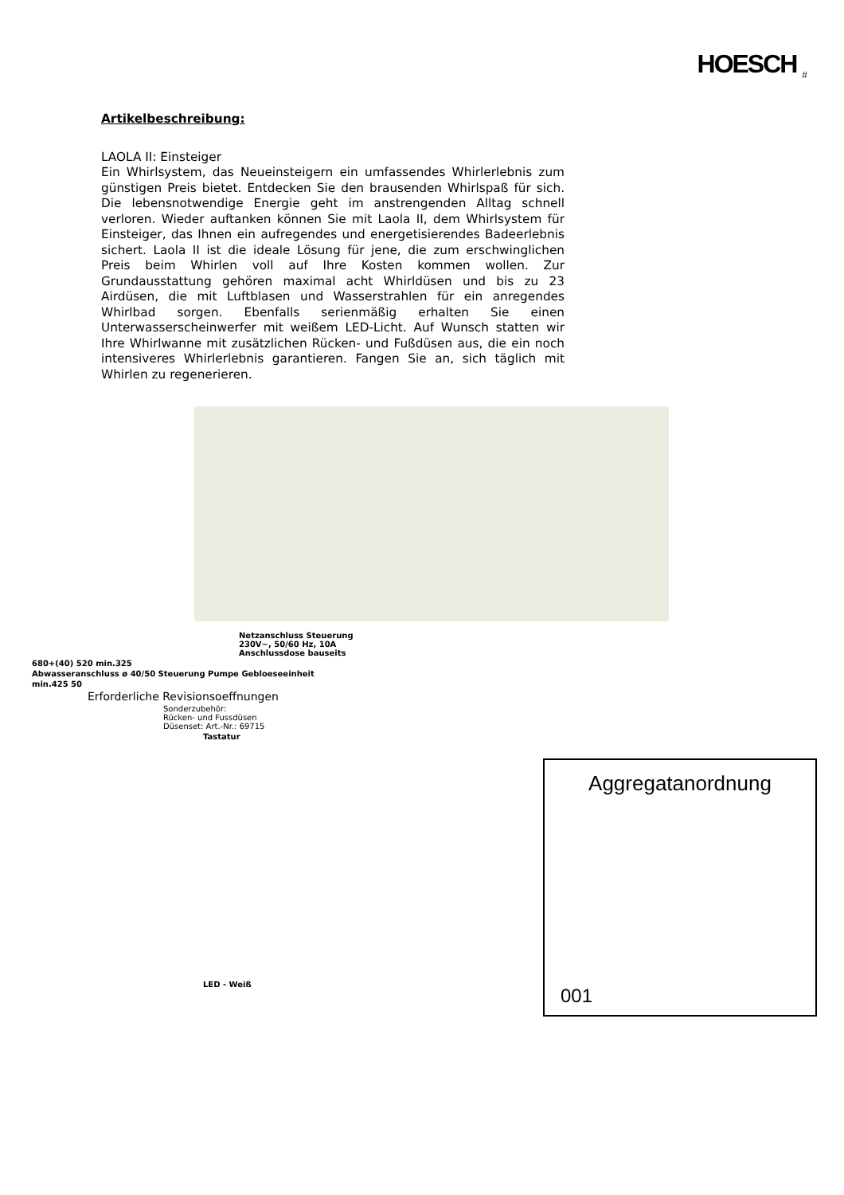HOESCH <sub>#</sub>
Artikelbeschreibung:
LAOLA II: Einsteiger
Ein Whirlsystem, das Neueinsteigern ein umfassendes Whirlerlebnis zum günstigen Preis bietet. Entdecken Sie den brausenden Whirlspaß für sich. Die lebensnotwendige Energie geht im anstrengenden Alltag schnell verloren. Wieder auftanken können Sie mit Laola II, dem Whirlsystem für Einsteiger, das Ihnen ein aufregendes und energetisierendes Badeerlebnis sichert. Laola II ist die ideale Lösung für jene, die zum erschwinglichen Preis beim Whirlen voll auf Ihre Kosten kommen wollen. Zur Grundausstattung gehören maximal acht Whirldüsen und bis zu 23 Airdüsen, die mit Luftblasen und Wasserstrahlen für ein anregendes Whirlbad sorgen. Ebenfalls serienmäßig erhalten Sie einen Unterwasserscheinwerfer mit weißem LED-Licht. Auf Wunsch statten wir Ihre Whirlwanne mit zusätzlichen Rücken- und Fußdüsen aus, die ein noch intensiveres Whirlerlebnis garantieren. Fangen Sie an, sich täglich mit Whirlen zu regenerieren.
Netzanschluss Steuerung
230V~, 50/60 Hz, 10A
Anschlussdose bauseits
680+(40) 520 min.325
Abwasseranschluss ø 40/50 Steuerung Pumpe Gebloeseeinheit
min.425 50
Erforderliche Revisionsoeffnungen
Sonderzubehör:
Rücken- und Fussdüsen
Düsenset: Art.-Nr.: 69715
Tastatur
LED - Weiß
Aggregatanordnung
001